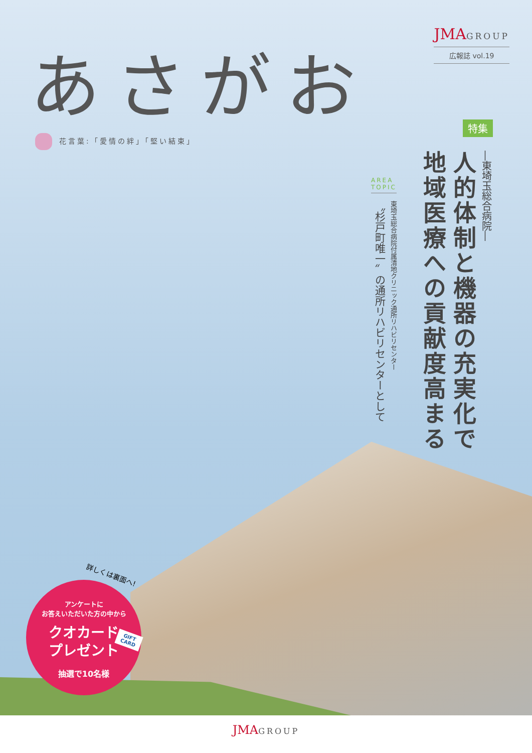JMA GROUP
広報誌 vol.19
あさがお
花言葉:「愛情の絆」「堅い結束」
特集
―東埼玉総合病院―
人的体制と機器の充実化で
地域医療への貢献度高まる
AREA
TOPIC
東埼玉総合病院付属清地クリニック通所リハビリセンター
〝杉戸町唯一〟の通所リハビリセンターとして
詳しくは裏面へ!
アンケートに
お答えいただいた方の中から
クオカード
プレゼント
抽選で10名様
GIFT CARD
JMA GROUP